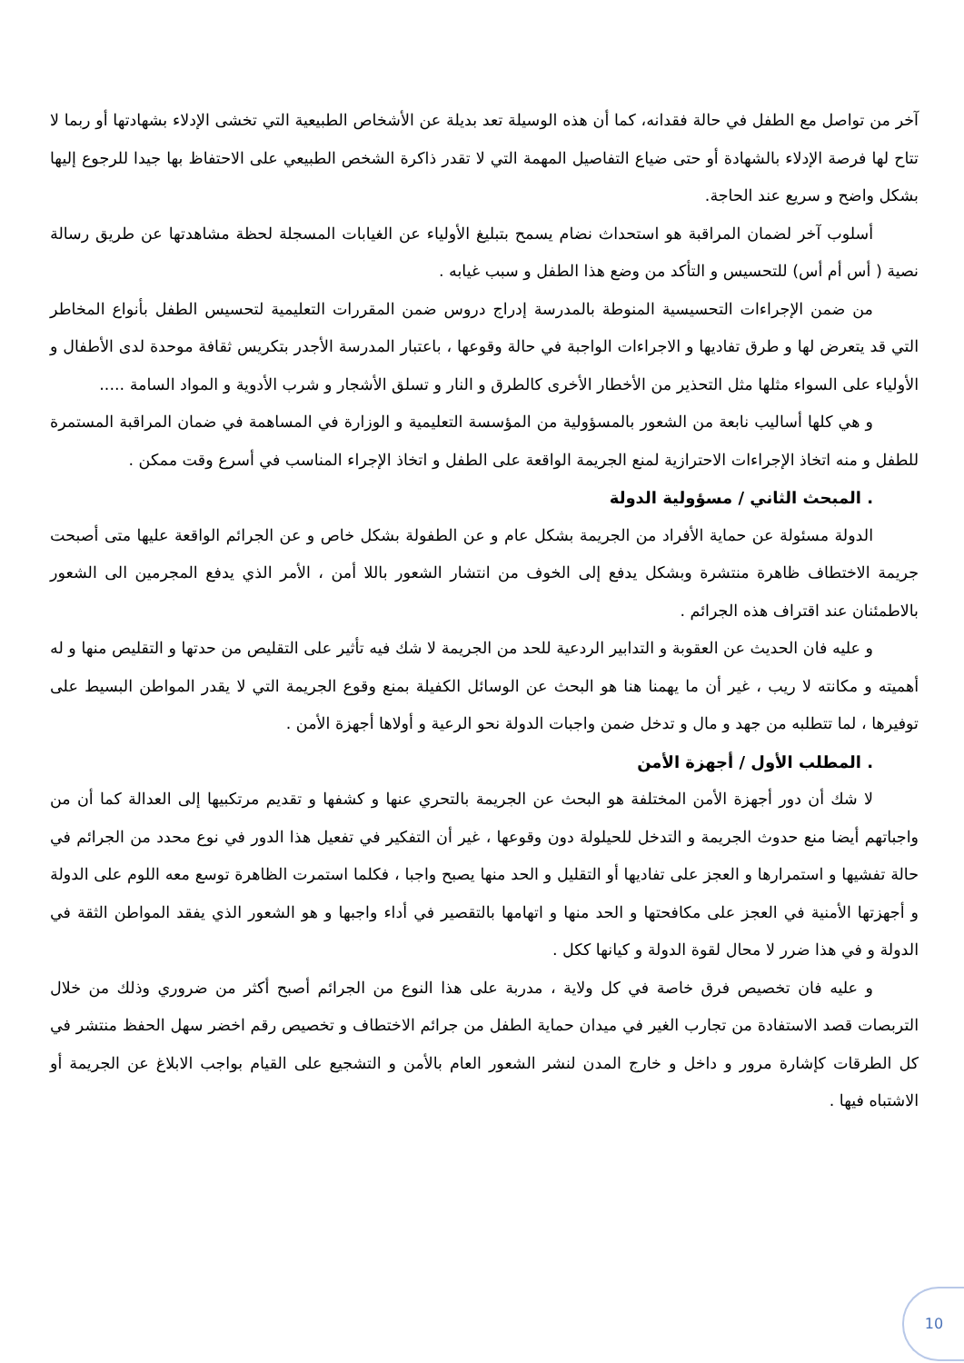آخر من تواصل مع الطفل في حالة فقدانه، كما أن هذه الوسيلة تعد بديلة عن الأشخاص الطبيعية التي تخشى الإدلاء بشهادتها أو ربما لا تتاح لها فرصة الإدلاء بالشهادة أو حتى ضياع التفاصيل المهمة التي لا تقدر ذاكرة الشخص الطبيعي على الاحتفاظ بها جيدا للرجوع إليها بشكل واضح و سريع عند الحاجة.
أسلوب آخر لضمان المراقبة هو استحداث نضام يسمح بتبليغ الأولياء عن الغيابات المسجلة لحظة مشاهدتها عن طريق رسالة نصية ( أس أم أس) للتحسيس و التأكد من وضع هذا الطفل و سبب غيابه .
من ضمن الإجراءات التحسيسية المنوطة بالمدرسة إدراج دروس ضمن المقررات التعليمية لتحسيس الطفل بأنواع المخاطر التي قد يتعرض لها و طرق تفاديها و الاجراءات الواجبة في حالة وقوعها ، باعتبار المدرسة الأجدر بتكريس ثقافة موحدة لدى الأطفال و الأولياء على السواء مثلها مثل التحذير من الأخطار الأخرى كالطرق و النار و تسلق الأشجار و شرب الأدوية و المواد السامة .....
و هي كلها أساليب نابعة من الشعور بالمسؤولية من المؤسسة التعليمية و الوزارة في المساهمة في ضمان المراقبة المستمرة للطفل و منه اتخاذ الإجراءات الاحترازية لمنع الجريمة الواقعة على الطفل و اتخاذ الإجراء المناسب في أسرع وقت ممكن .
. المبحث الثاني / مسؤولية الدولة
الدولة مسئولة عن حماية الأفراد من الجريمة بشكل عام و عن الطفولة بشكل خاص و عن الجرائم الواقعة عليها متى أصبحت جريمة الاختطاف ظاهرة منتشرة وبشكل يدفع إلى الخوف من انتشار الشعور باللا أمن ، الأمر الذي يدفع المجرمين الى الشعور بالاطمئنان عند اقتراف هذه الجرائم .
و عليه فان الحديث عن العقوبة و التدابير الردعية للحد من الجريمة لا شك فيه تأثير على التقليص من حدتها و التقليص منها و له أهميته و مكانته لا ريب ، غير أن ما يهمنا هنا هو البحث عن الوسائل الكفيلة بمنع وقوع الجريمة التي لا يقدر المواطن البسيط على توفيرها ، لما تتطلبه من جهد و مال و تدخل ضمن واجبات الدولة نحو الرعية و أولاها أجهزة الأمن .
. المطلب الأول / أجهزة الأمن
لا شك أن دور أجهزة الأمن المختلفة هو البحث عن الجريمة بالتحري عنها و كشفها و تقديم مرتكبيها إلى العدالة كما أن من واجباتهم أيضا منع حدوث الجريمة و التدخل للحيلولة دون وقوعها ، غير أن التفكير في تفعيل هذا الدور في نوع محدد من الجرائم في حالة تفشيها و استمرارها و العجز على تفاديها أو التقليل و الحد منها يصبح واجبا ، فكلما استمرت الظاهرة توسع معه اللوم على الدولة و أجهزتها الأمنية في العجز على مكافحتها و الحد منها و اتهامها بالتقصير في أداء واجبها و هو الشعور الذي يفقد المواطن الثقة في الدولة و في هذا ضرر لا محال لقوة الدولة و كيانها ككل .
و عليه فان تخصيص فرق خاصة في كل ولاية ، مدربة على هذا النوع من الجرائم أصبح أكثر من ضروري وذلك من خلال التربصات قصد الاستفادة من تجارب الغير في ميدان حماية الطفل من جرائم الاختطاف و تخصيص رقم اخضر سهل الحفظ منتشر في كل الطرقات كإشارة مرور و داخل و خارج المدن لنشر الشعور العام بالأمن و التشجيع على القيام بواجب الابلاغ عن الجريمة أو الاشتباه فيها .
10